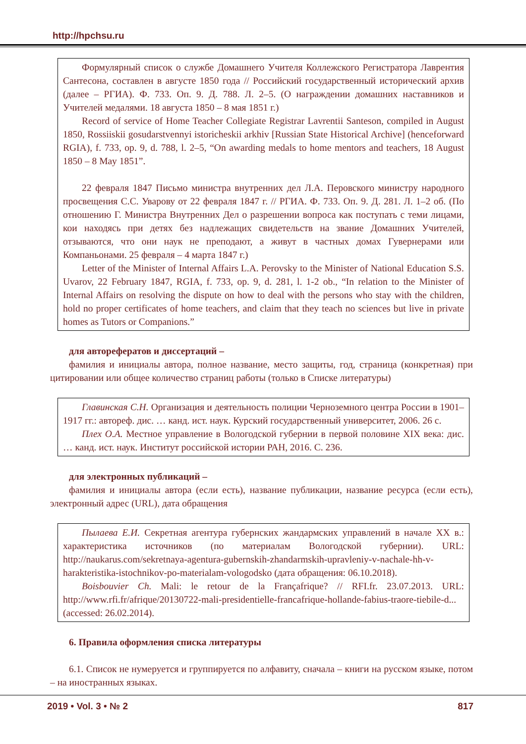http://hpchsu.ru
Формулярный список о службе Домашнего Учителя Коллежского Регистратора Лаврентия Сантесона, составлен в августе 1850 года // Российский государственный исторический архив (далее – РГИА). Ф. 733. Оп. 9. Д. 788. Л. 2–5. (О награждении домашних наставников и Учителей медалями. 18 августа 1850 – 8 мая 1851 г.)
Record of service of Home Teacher Collegiate Registrar Lavrentii Santeson, compiled in August 1850, Rossiiskii gosudarstvennyi istoricheskii arkhiv [Russian State Historical Archive] (henceforward RGIA), f. 733, op. 9, d. 788, l. 2–5, “On awarding medals to home mentors and teachers, 18 August 1850 – 8 May 1851”.
22 февраля 1847 Письмо министра внутренних дел Л.А. Перовского министру народного просвещения С.С. Уварову от 22 февраля 1847 г. // РГИА. Ф. 733. Оп. 9. Д. 281. Л. 1–2 об. (По отношению Г. Министра Внутренних Дел о разрешении вопроса как поступать с теми лицами, кои находясь при детях без надлежащих свидетельств на звание Домашних Учителей, отзываются, что они наук не преподают, а живут в частных домах Гувернерами или Компаньонами. 25 февраля – 4 марта 1847 г.)
Letter of the Minister of Internal Affairs L.A. Perovsky to the Minister of National Education S.S. Uvarov, 22 February 1847, RGIA, f. 733, op. 9, d. 281, l. 1-2 ob., “In relation to the Minister of Internal Affairs on resolving the dispute on how to deal with the persons who stay with the children, hold no proper certificates of home teachers, and claim that they teach no sciences but live in private homes as Tutors or Companions.”
для авторефератов и диссертаций –
фамилия и инициалы автора, полное название, место защиты, год, страница (конкретная) при цитировании или общее количество страниц работы (только в Списке литературы)
Главинская С.Н. Организация и деятельность полиции Черноземного центра России в 1901–1917 гг.: автореф. дис. … канд. ист. наук. Курский государственный университет, 2006. 26 с.
Плех О.А. Местное управление в Вологодской губернии в первой половине XIX века: дис. … канд. ист. наук. Институт российской истории РАН, 2016. С. 236.
для электронных публикаций –
фамилия и инициалы автора (если есть), название публикации, название ресурса (если есть), электронный адрес (URL), дата обращения
Пылаева Е.И. Секретная агентура губернских жандармских управлений в начале ХХ в.: характеристика источников (по материалам Вологодской губернии). URL: http://naukarus.com/sekretnaya-agentura-gubernskih-zhandarmskih-upravleniy-v-nachale-hh-v-harakteristika-istochnikov-po-materialam-vologodsko (дата обращения: 06.10.2018).
Boisbouvier Ch. Mali: le retour de la Françafrique? // RFI.fr. 23.07.2013. URL: http://www.rfi.fr/afrique/20130722-mali-presidentielle-francafrique-hollande-fabius-traore-tiebile-d... (accessed: 26.02.2014).
6. Правила оформления списка литературы
6.1. Список не нумеруется и группируется по алфавиту, сначала – книги на русском языке, потом – на иностранных языках.
2019 • Vol. 3 • № 2 817